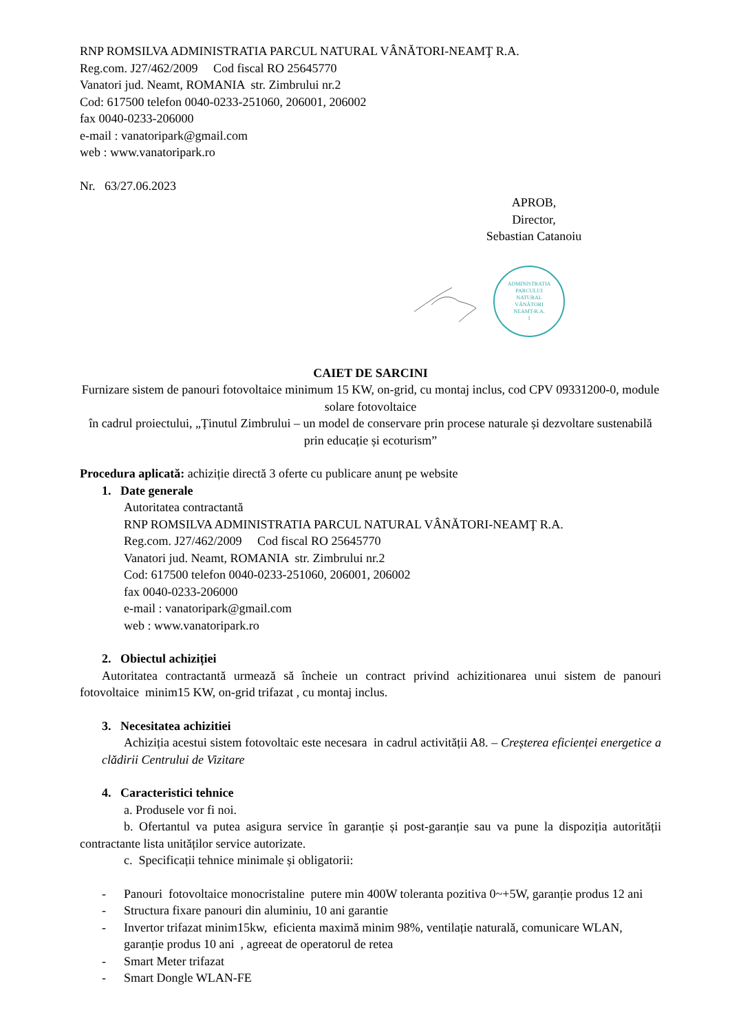RNP ROMSILVA ADMINISTRATIA PARCUL NATURAL VÂNĂTORI-NEAMŢ R.A.
Reg.com. J27/462/2009 Cod fiscal RO 25645770
Vanatori jud. Neamt, ROMANIA str. Zimbrului nr.2
Cod: 617500 telefon 0040-0233-251060, 206001, 206002
fax 0040-0233-206000
e-mail : vanatoripark@gmail.com
web : www.vanatoripark.ro
Nr. 63/27.06.2023
APROB,
Director,
Sebastian Catanoiu
ADMINISTRATIA
PARCULUI
NATURAL
VÂNĂTORI
NEAMT-R.A.
1
CAIET DE SARCINI
Furnizare sistem de panouri fotovoltaice minimum 15 KW, on-grid, cu montaj inclus, cod CPV 09331200-0, module solare fotovoltaice
în cadrul proiectului, „Ținutul Zimbrului – un model de conservare prin procese naturale și dezvoltare sustenabilă prin educație și ecoturism”
Procedura aplicată: achiziție directă 3 oferte cu publicare anunț pe website
1. Date generale
Autoritatea contractantă
RNP ROMSILVA ADMINISTRATIA PARCUL NATURAL VÂNĂTORI-NEAMŢ R.A.
Reg.com. J27/462/2009 Cod fiscal RO 25645770
Vanatori jud. Neamt, ROMANIA str. Zimbrului nr.2
Cod: 617500 telefon 0040-0233-251060, 206001, 206002
fax 0040-0233-206000
e-mail : vanatoripark@gmail.com
web : www.vanatoripark.ro
2. Obiectul achiziției
Autoritatea contractantă urmează să încheie un contract privind achizitionarea unui sistem de panouri fotovoltaice minim15 KW, on-grid trifazat , cu montaj inclus.
3. Necesitatea achizitiei
Achiziția acestui sistem fotovoltaic este necesara in cadrul activității A8. – Creșterea eficienței energetice a clădirii Centrului de Vizitare
4. Caracteristici tehnice
a. Produsele vor fi noi.
b. Ofertantul va putea asigura service în garanție și post-garanție sau va pune la dispoziția autorității contractante lista unităților service autorizate.
c. Specificații tehnice minimale și obligatorii:
- Panouri fotovoltaice monocristaline putere min 400W toleranta pozitiva 0~+5W, garanție produs 12 ani
- Structura fixare panouri din aluminiu, 10 ani garantie
- Invertor trifazat minim15kw, eficienta maximă minim 98%, ventilație naturală, comunicare WLAN, garanție produs 10 ani , agreeat de operatorul de retea
- Smart Meter trifazat
- Smart Dongle WLAN-FE